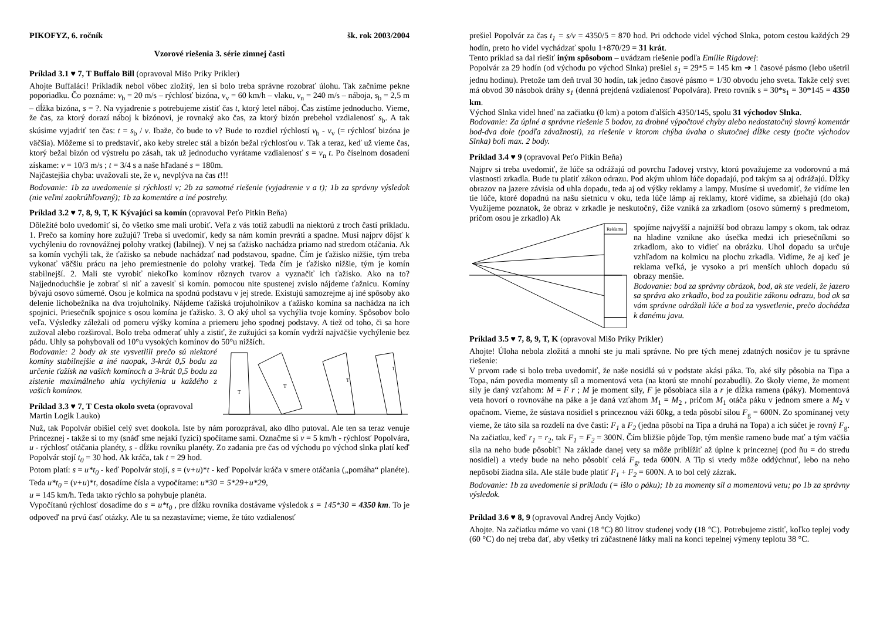PIKOFYZ, 6. ročník šk. rok 2003/2004
Vzorové riešenia 3. série zimnej časti
Príklad 3.1 ♥ 7, T Buffalo Bill (opravoval Mišo Priky Prikler)
Ahojte Buffaláci! Príkladík nebol vôbec zložitý, len si bolo treba správne rozobrať úlohu. Tak začnime pekne poporiadku. Čo poznáme: v<sub>b</sub> = 20 m/s – rýchlosť bizóna, v<sub>v</sub> = 60 km/h – vlaku, v<sub>n</sub> = 240 m/s – náboja, s<sub>b</sub> = 2,5 m – dĺžka bizóna, s = ?. Na vyjadrenie s potrebujeme zistiť čas t, ktorý letel náboj. Čas zistíme jednoducho. Vieme, že čas, za ktorý dorazí náboj k bizónovi, je rovnaký ako čas, za ktorý bizón prebehol vzdialenosť s<sub>b</sub>. A tak skúsime vyjadriť ten čas: t = s<sub>b</sub> / v. Ibaže, čo bude to v? Bude to rozdiel rýchlostí v<sub>b</sub> - v<sub>v</sub> (= rýchlosť bizóna je väčšia). Môžeme si to predstaviť, ako keby strelec stál a bizón bežal rýchlosťou v. Tak a teraz, keď už vieme čas, ktorý bežal bizón od výstrelu po zásah, tak už jednoducho vyrátame vzdialenosť s = v<sub>n</sub> t. Po číselnom dosadení získame: v = 10/3 m/s ; t = 3/4 s a naše hľadané s = 180m.
Najčastejšia chyba: uvažovali ste, že v<sub>v</sub> nevplýva na čas t!!!
Bodovanie: 1b za uvedomenie si rýchlosti v; 2b za samotné riešenie (vyjadrenie v a t); 1b za správny výsledok (nie veľmi zaokrúhľovaný); 1b za komentáre a iné postrehy.
Príklad 3.2 ♥ 7, 8, 9, T, K Kývajúci sa komín (opravoval Peťo Pitkin Beňa)
Dôležité bolo uvedomiť si, čo všetko sme mali urobiť. Veľa z vás totiž zabudli na niektorú z troch častí príkladu. 1. Prečo sa komíny hore zužujú? Treba si uvedomiť, kedy sa nám komín prevráti a spadne. Musí najprv dôjsť k vychýleniu do rovnovážnej polohy vratkej (labilnej). V nej sa ťažisko nachádza priamo nad stredom otáčania. Ak sa komín vychýli tak, že ťažisko sa nebude nachádzať nad podstavou, spadne. Čím je ťažisko nižšie, tým treba vykonať väčšiu prácu na jeho premiestnenie do polohy vratkej. Teda čím je ťažisko nižšie, tým je komín stabilnejší. 2. Mali ste vyrobiť niekoľko komínov rôznych tvarov a vyznačiť ich ťažisko. Ako na to? Najjednoduchšie je zobrať si niť a zavesiť si komín. pomocou nite spustenej zvislo nájdeme ťažnicu. Komíny bývajú osovo súmerné. Osou je kolmica na spodnú podstavu v jej strede. Existujú samozrejme aj iné spôsoby ako delenie lichobežníka na dva trojuholníky. Nájdeme ťažiská trojuholníkov a ťažisko komína sa nachádza na ich spojnici. Priesečník spojnice s osou komína je ťažisko. 3. O aký uhol sa vychýlia tvoje komíny. Spôsobov bolo veľa. Výsledky záležali od pomeru výšky komína a priemeru jeho spodnej podstavy. A tiež od toho, či sa hore zužoval alebo rozširoval. Bolo treba odmerať uhly a zistiť, že zužujúci sa komín vydrží najväčšie vychýlenie bez pádu. Uhly sa pohybovali od 10°u vysokých komínov do 50°u nižších.
Bodovanie: 2 body ak ste vysvetlili prečo sú niektoré komíny stabilnejšie a iné naopak, 3-krát 0,5 bodu za určenie ťažísk na vašich komínoch a 3-krát 0,5 bodu za zistenie maximálneho uhla vychýlenia u každého z vašich komínov.
Príklad 3.3 ♥ 7, T Cesta okolo sveta (opravoval Martin Logik Lauko)
T
T
T
T
Nuž, tak Popolvár obišiel celý svet dookola. Iste by nám porozprával, ako dlho putoval. Ale ten sa teraz venuje Princeznej - takže si to my (snáď sme nejakí fyzici) spočítame sami. Označme si v = 5 km/h - rýchlosť Popolvára, u - rýchlosť otáčania planéty, s - dĺžku rovníku planéty. Zo zadania pre čas od východu po východ slnka platí keď Popolvár stojí t<sub>0</sub> = 30 hod. Ak kráča, tak t = 29 hod.
Potom platí: s = u*t<sub>0</sub> - keď Popolvár stojí, s = (v+u)*t - keď Popolvár kráča v smere otáčania („pomáha“ planéte). Teda u*t<sub>0</sub> = (v+u)*t, dosadíme čísla a vypočítame: u*30 = 5*29+u*29,
u = 145 km/h. Teda takto rýchlo sa pohybuje planéta.
Vypočítanú rýchlosť dosadíme do s = u*t<sub>0</sub> , pre dĺžku rovníka dostávame výsledok s = 145*30 = 4350 km. To je odpoveď na prvú časť otázky. Ale tu sa nezastavíme; vieme, že túto vzdialenosť
prešiel Popolvár za čas t<sub>1</sub> = s/v = 4350/5 = 870 hod. Pri odchode videl východ Slnka, potom cestou každých 29 hodín, preto ho videl vychádzať spolu 1+870/29 = 31 krát.
Tento príklad sa dal riešiť iným spôsobom – uvádzam riešenie podľa Emílie Rigdovej:
Popolvár za 29 hodín (od východu po východ Slnka) prešiel s<sub>1</sub> = 29*5 = 145 km ➔ 1 časové pásmo (lebo ušetril jednu hodinu). Pretože tam deň trval 30 hodín, tak jedno časové pásmo = 1/30 obvodu jeho sveta. Takže celý svet má obvod 30 násobok dráhy s<sub>1</sub> (denná prejdená vzdialenosť Popolvára). Preto rovník s = 30*s<sub>1</sub> = 30*145 = 4350 km.
Východ Slnka videl hneď na začiatku (0 km) a potom ďalších 4350/145, spolu 31 východov Slnka.
Bodovanie: Za úplné a správne riešenie 5 bodov, za drobné výpočtové chyby alebo nedostatočný slovný komentár bod-dva dole (podľa závažnosti), za riešenie v ktorom chýba úvaha o skutočnej dĺžke cesty (počte východov Slnka) boli max. 2 body.
Príklad 3.4 ♥ 9 (opravoval Peťo Pitkin Beňa)
Najprv si treba uvedomiť, že lúče sa odrážajú od povrchu ľadovej vrstvy, ktorú považujeme za vodorovnú a má vlastnosti zrkadla. Bude tu platiť zákon odrazu. Pod akým uhlom lúče dopadajú, pod takým sa aj odrážajú. Dĺžky obrazov na jazere závisia od uhla dopadu, teda aj od výšky reklamy a lampy. Musíme si uvedomiť, že vidíme len tie lúče, ktoré dopadnú na našu sietnicu v oku, teda lúče lámp aj reklamy, ktoré vidíme, sa zbiehajú (do oka) Využijeme poznatok, že obraz v zrkadle je neskutočný, čiže vzniká za zrkadlom (osovo súmerný s predmetom, pričom osou je zrkadlo) Ak
Reklama
spojíme najvyšší a najnižší bod obrazu lampy s okom, tak odraz na hladine vznikne ako úsečka medzi ich priesečníkmi so zrkadlom, ako to vidieť na obrázku. Uhol dopadu sa určuje vzhľadom na kolmicu na plochu zrkadla. Vidíme, že aj keď je reklama veľká, je vysoko a pri menších uhloch dopadu sú obrazy menšie.
Bodovanie: bod za správny obrázok, bod, ak ste vedeli, že jazero sa správa ako zrkadlo, bod za použitie zákonu odrazu, bod ak sa vám správne odrážali lúče a bod za vysvetlenie, prečo dochádza k danému javu.
Príklad 3.5 ♥ 7, 8, 9, T, K (opravoval Mišo Priky Prikler)
Ahojte! Úloha nebola zložitá a mnohí ste ju mali správne. No pre tých menej zdatných nosičov je tu správne riešenie:
V prvom rade si bolo treba uvedomiť, že naše nosidlá sú v podstate akási páka. To, aké sily pôsobia na Tipa a Topa, nám povedia momenty síl a momentová veta (na ktorú ste mnohí pozabudli). Zo školy vieme, že moment sily je daný vzťahom: M = F r ; M je moment sily, F je pôsobiaca sila a r je dĺžka ramena (páky). Momentová veta hovorí o rovnováhe na páke a je daná vzťahom M<sub>1</sub> = M<sub>2</sub> , pričom M<sub>1</sub> otáča páku v jednom smere a M<sub>2</sub> v opačnom. Vieme, že sústava nosidiel s princeznou váži 60kg, a teda pôsobí silou F<sub>g</sub> = 600N. Zo spomínanej vety vieme, že táto sila sa rozdelí na dve časti: F<sub>1</sub> a F<sub>2</sub> (jedna pôsobí na Tipa a druhá na Topa) a ich súčet je rovný F<sub>g</sub>. Na začiatku, keď r<sub>1</sub> = r<sub>2</sub>, tak F<sub>1</sub> = F<sub>2</sub> = 300N. Čím bližšie pôjde Top, tým menšie rameno bude mať a tým väčšia sila na neho bude pôsobiť! Na základe danej vety sa môže priblížiť až úplne k princeznej (pod ňu = do stredu nosidiel) a vtedy bude na neho pôsobiť celá F<sub>g</sub>, teda 600N. A Tip si vtedy môže oddýchnuť, lebo na neho nepôsobí žiadna sila. Ale stále bude platiť F<sub>1</sub> + F<sub>2</sub> = 600N. A to bol celý zázrak.
Bodovanie: 1b za uvedomenie si príkladu (= išlo o páku); 1b za momenty síl a momentovú vetu; po 1b za správny výsledok.
Príklad 3.6 ♥ 8, 9 (opravoval Andrej Andy Vojtko)
Ahojte. Na začiatku máme vo vani (18 °C) 80 litrov studenej vody (18 °C). Potrebujeme zistiť, koľko teplej vody (60 °C) do nej treba dať, aby všetky tri zúčastnené látky mali na konci tepelnej výmeny teplotu 38 °C.